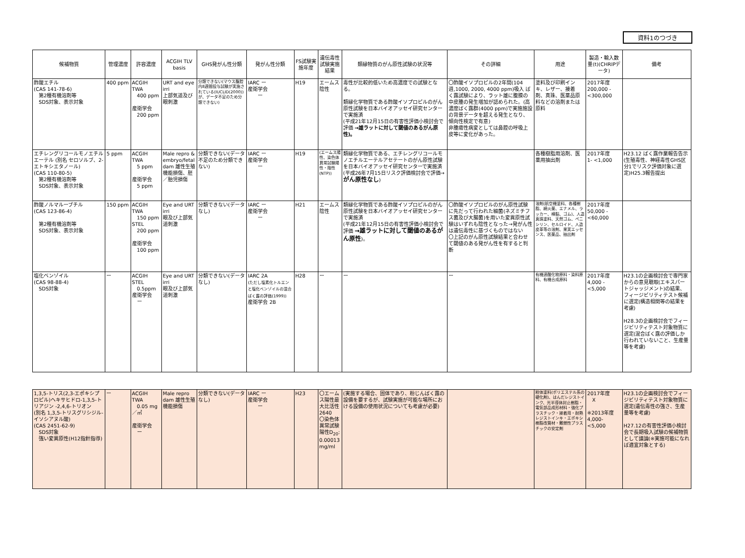資料1のつづき
| 候補物質 | 管理濃度 | 許容濃度 | ACGIH TLV basis | GHS発がん性分類 | 発がん性分類 | FS試験実施年度 | 遺伝毒性試験実施結果 | 類縁物質のがん原性試験の状況等 | その詳細 | 用途 | 製造・輸入数量(t)(CHRIPデータ) | 備考 |
| --- | --- | --- | --- | --- | --- | --- | --- | --- | --- | --- | --- | --- |
| 酢酸エチル (CAS 141-78-6) 第2種有機溶剤等 SDS対象、表示対象 | 400 ppm | ACGIH TWA 400 ppm 産衛学会 200 ppm | URT and eye irri 上部気道及び眼刺激 | 分類できない(マウス腹腔内8週間投与試験が実施されている(IUCLID(2000))が、データ不足のため分類できない) | IARC ー 産衛学会 ー | H19 | エームス陰性 | 毒性が比較的低いため高濃度での試験となる。 類縁化学物質である酢酸イソプロピルのがん原性試験を日本バイオアッセイ研究センターで実施済 (平成21年12月15日の有害性評価小検討会で評価 →雄ラットに対して閾値のあるがん原性)。 | 〇酢酸イソプロピルの2年間(104週,1000, 2000, 4000 ppm)吸入 ばく露試験により、ラット雄に腹膜の中皮腫の発生増加が認められた。(高濃度ばく露群(4000 ppm)で実施施設の背景データを超える発生となり、傾向性検定で有意) 非腫瘍性病変としては鼻腔の呼吸上皮等に変化があった。 | 塗料及び印刷インキ、レザー、接着剤、真珠、医薬品原料などの溶剤または原料 | 2017年度 200,000 - <300,000 | |
| エチレングリコールモノエチルエーテル (別名 セロソルブ、2-エトキシエタノール) (CAS 110-80-5) 第2種有機溶剤等 SDS対象、表示対象 | 5 ppm | ACGIH TWA 5 ppm 産衛学会 5 ppm | Male repro & embryo/fetal dam 雄性生殖機能損傷、胚／胎児損傷 | 分類できない(データ不足のため分類できない) | IARC ー 産衛学会 ー | H19 | (エームス陽性、染色体異常試験陽性・陰性(NTP)) | 類縁化学物質である、エチレングリコールモノエチルエーテルアセテートのがん原性試験を日本バイオアッセイ研究センターで実施済 (平成26年7月15日リスク評価検討会で評価→ がん原性なし ) | | 各種樹脂用溶剤、医薬用抽出剤 | 2017年度 1- <1,000 | H23.12 ばく露作業報告告示(生殖毒性、神経毒性GHS区分1でリスク評価対象に選定)H25.3報告提出 |
| 酢酸ノルマルーブチル (CAS 123-86-4) 第2種有機溶剤等 SDS対象、表示対象 | 150 ppm | ACGIH TWA 150 ppm STEL 200 ppm 産衛学会 100 ppm | Eye and URT irri 眼及び上部気道刺激 | 分類できない(データなし) | IARC ー 産衛学会 ー | H21 | エームス陰性 | 類縁化学物質である酢酸イソプロピルのがん原性試験を日本バイオアッセイ研究センターで実施済 (平成21年12月15日の有害性評価小検討会で評価 →雄ラットに対して閾値のあるがん原性 )。 | 〇酢酸イソプロピルのがん原性試験に先だって行われた細菌(ネズミチフス菌及び大腸菌)を用いた変異原性試験はいずれも陰性となった→発がん性は遺伝毒性に基づくものではない 〇上記のがん原性試験結果と合わせて閾値のある発がん性を有すると判断 | 溶剤(航空機塗料、各種樹脂、綿火薬、エナメル、ラッカー、樟脳、ゴム)、人造真珠塗料、天然ゴム、ペニシリン、セルロイド、人造皮革等の溶剤、果実エッセンス、医薬品、抽出剤 | 2017年度 50,000 - <60,000 | |
| 塩化ベンゾイル (CAS 98-88-4) SDS対象 | ー | ACGIH STEL 0.5ppm 産衛学会 ー | Eye and URT irri 眼及び上部気道刺激 | 分類できない(データなし) | IARC 2A (ただし塩素化トルエンと塩化ベンゾイルの混合ばく露の評価(1999)) 産衛学会 2B | H28 | ー | ー | ー | 有機過酸化物原料・染料原料、有機合成原料 | 2017年度 4,000 - <5,000 | H23.1の企画検討会で専門家からの意見聴取(エキスパートジャッジメント)の結果、フィージビリティテスト候補に選定(構造相関等の結果を考慮) H28.3の企画検討会でフィージビリティテスト対象物質に選定(混合ばく露の評価しか行われていないこと、生産量等を考慮) |
| 1,3,5-トリス(2,3-エポキシプロピル)ヘキサヒドロ-1,3,5-トリアジン -2,4,6-トリオン (別名 1,3,5-トリスグリシジル-イソシアヌル酸) (CAS 2451-62-9) SDS対象 強い変異原性(H12指針指導) | ー | ACGIH TWA 0.05 mg／㎥ 産衛学会 ー | Male repro dam 雄性生殖機能損傷 | 分類できない(データなし) | IARC ー 産衛学会 ー | H23 | 〇エームス陽性最大比活性 2640 〇染色体異常試験陽性D<sub>20</sub>: 0.00013 mg/ml | (実施する場合、固体であり、粉じんばく露の設備を要するが、試験実施が可能な場所における設備の使用状況についても考慮が必要) | | 粉体塗料(ポリエステル系の硬化剤)、はんだレジストインク、光半導体封止樹脂・電気部品成形材料・強化プラスチック・接着用・耐熱レジストインキ・エポキシ樹脂改質材・難燃性プラスチックの安定剤 | 2017年度 X ※2013年度 4,000- <5,000 | H23.1の企画検討会でフィージビリティテスト対象物質に選定(遺伝毒性の強さ、生産量等を考慮) H27.12の有害性評価小検討会で長期吸入試験の候補物質として議論(※実施可能になれば適宜対象とする) |